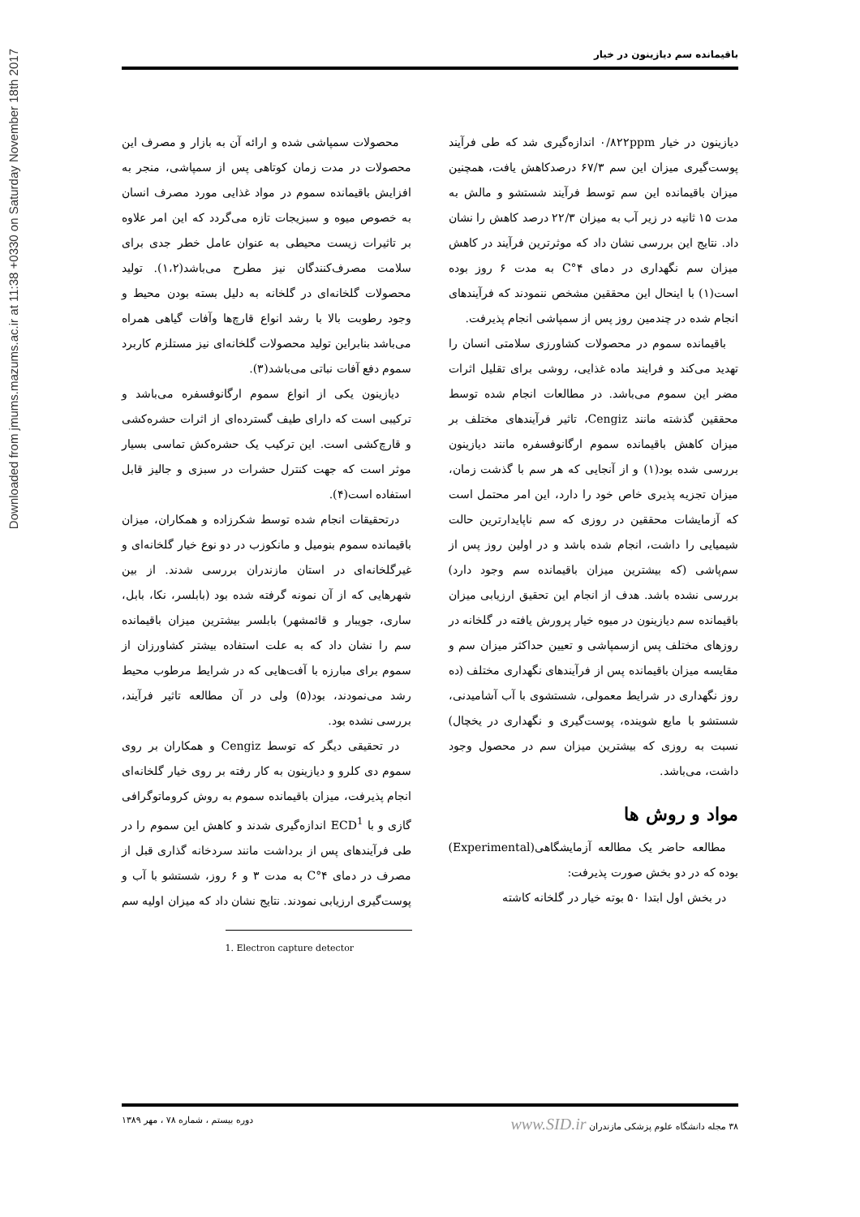Downloaded from jmums.mazums.ac.ir at 11:38 +0330 on Saturday November 18th 2017
باقیمانده سم دیازینون در خیار
محصولات سمپاشی شده و ارائه آن به بازار و مصرف این محصولات در مدت زمان کوتاهی پس از سمپاشی، منجر به افزایش باقیمانده سموم در مواد غذایی مورد مصرف انسان به خصوص میوه و سبزیجات تازه می‌گردد که این امر علاوه بر تاثیرات زیست محیطی به عنوان عامل خطر جدی برای سلامت مصرف‌کنندگان نیز مطرح می‌باشد(۱،۲). تولید محصولات گلخانه‌ای در گلخانه به دلیل بسته بودن محیط و وجود رطوبت بالا با رشد انواع قارچ‌ها وآفات گیاهی همراه می‌باشد بنابراین تولید محصولات گلخانه‌ای نیز مستلزم کاربرد سموم دفع آفات نباتی می‌باشد(۳).
دیازینون یکی از انواع سموم ارگانوفسفره می‌باشد و ترکیبی است که دارای طیف گسترده‌ای از اثرات حشره‌کشی و قارچ‌کشی است. این ترکیب یک حشره‌کش تماسی بسیار موثر است که جهت کنترل حشرات در سبزی و جالیز قابل استفاده است(۴).
درتحقیقات انجام شده توسط شکرزاده و همکاران، میزان باقیمانده سموم بنومیل و مانکوزب در دو نوع خیار گلخانه‌ای و غیرگلخانه‌ای در استان مازندران بررسی شدند. از بین شهرهایی که از آن نمونه گرفته شده بود (بابلسر، نکا، بابل، ساری، جویبار و قائمشهر) بابلسر بیشترین میزان باقیمانده سم را نشان داد که به علت استفاده بیشتر کشاورزان از سموم برای مبارزه با آفت‌هایی که در شرایط مرطوب محیط رشد می‌نمودند، بود(۵) ولی در آن مطالعه تاثیر فرآیند، بررسی نشده بود.
در تحقیقی دیگر که توسط Cengiz و همکاران بر روی سموم دی کلرو و دیازینون به کار رفته بر روی خیار گلخانه‌ای انجام پذیرفت، میزان باقیمانده سموم به روش کروماتوگرافی گازی و با ECD<sup>1</sup> اندازه‌گیری شدند و کاهش این سموم را در طی فرآیندهای پس از برداشت مانند سردخانه گذاری قبل از مصرف در دمای ۴°C به مدت ۳ و ۶ روز، شستشو با آب و پوست‌گیری ارزیابی نمودند. نتایج نشان داد که میزان اولیه سم
1. Electron capture detector
دیازینون در خیار ۰/۸۲۲ppm اندازه‌گیری شد که طی فرآیند پوست‌گیری میزان این سم ۶۷/۳ درصدکاهش یافت، همچنین میزان باقیمانده این سم توسط فرآیند شستشو و مالش به مدت ۱۵ ثانیه در زیر آب به میزان ۲۲/۳ درصد کاهش را نشان داد. نتایج این بررسی نشان داد که موثرترین فرآیند در کاهش میزان سم نگهداری در دمای ۴°C به مدت ۶ روز بوده است(۱) با اینحال این محققین مشخص ننمودند که فرآیندهای انجام شده در چندمین روز پس از سمپاشی انجام پذیرفت.
باقیمانده سموم در محصولات کشاورزی سلامتی انسان را تهدید می‌کند و فرایند ماده غذایی، روشی برای تقلیل اثرات مضر این سموم می‌باشد. در مطالعات انجام شده توسط محققین گذشته مانند Cengiz، تاثیر فرآیندهای مختلف بر میزان کاهش باقیمانده سموم ارگانوفسفره مانند دیازینون بررسی شده بود(۱) و از آنجایی که هر سم با گذشت زمان، میزان تجزیه پذیری خاص خود را دارد، این امر محتمل است که آزمایشات محققین در روزی که سم ناپایدارترین حالت شیمیایی را داشت، انجام شده باشد و در اولین روز پس از سم‌پاشی (که بیشترین میزان باقیمانده سم وجود دارد) بررسی نشده باشد. هدف از انجام این تحقیق ارزیابی میزان باقیمانده سم دیازینون در میوه خیار پرورش یافته در گلخانه در روزهای مختلف پس ازسمپاشی و تعیین حداکثر میزان سم و مقایسه میزان باقیمانده پس از فرآیندهای نگهداری مختلف (ده روز نگهداری در شرایط معمولی، شستشوی با آب آشامیدنی، شستشو با مایع شوینده، پوست‌گیری و نگهداری در یخچال) نسبت به روزی که بیشترین میزان سم در محصول وجود داشت، می‌باشد.
مواد و روش ها
مطالعه حاضر یک مطالعه آزمایشگاهی(Experimental) بوده که در دو بخش صورت پذیرفت:
در بخش اول ابتدا ۵۰ بوته خیار در گلخانه کاشته
۳۸ مجله دانشگاه علوم پزشکی مازندران www.SID.ir دوره بیستم ، شماره ۷۸ ، مهر ۱۳۸۹